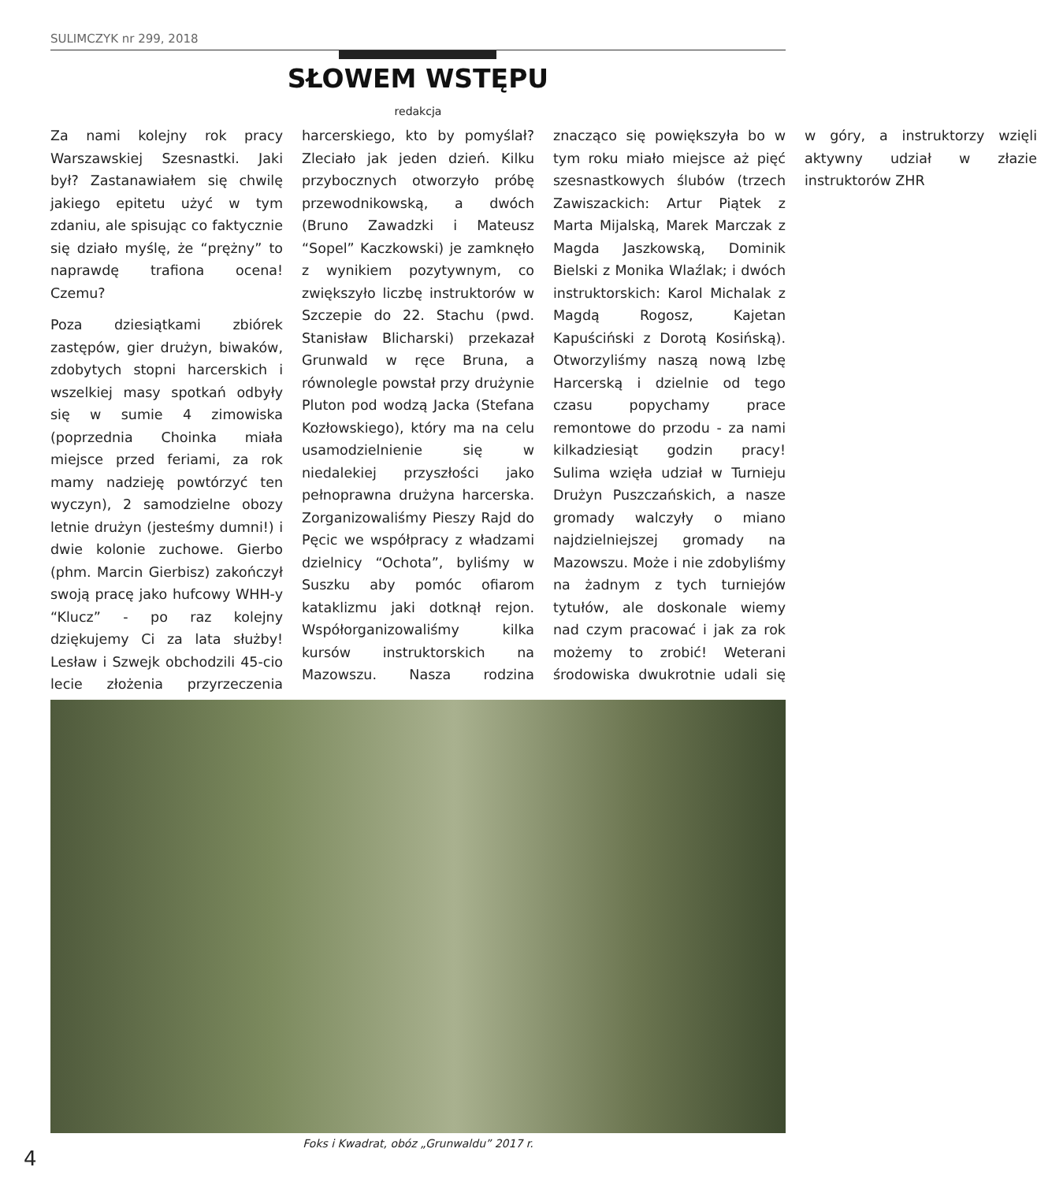SULIMCZYK nr 299, 2018
SŁOWEM WSTĘPU
redakcja
Za nami kolejny rok pracy Warszawskiej Szesnastki. Jaki był? Zastanawiałem się chwilę jakiego epitetu użyć w tym zdaniu, ale spisując co faktycznie się działo myślę, że “prężny” to naprawdę trafiona ocena! Czemu?
Poza dziesiątkami zbiórek zastępów, gier drużyn, biwaków, zdobytych stopni harcerskich i wszelkiej masy spotkań odbyły się w sumie 4 zimowiska (poprzednia Choinka miała miejsce przed feriami, za rok mamy nadzieję powtórzyć ten wyczyn), 2 samodzielne obozy letnie drużyn (jesteśmy dumni!) i dwie kolonie zuchowe. Gierbo (phm. Marcin Gierbisz) zakończył swoją pracę jako hufcowy WHH-y “Klucz” - po raz kolejny dziękujemy Ci za lata służby! Lesław i Szwejk obchodzili 45-cio lecie złożenia przyrzeczenia harcerskiego, kto by pomyślał? Zleciało jak jeden dzień. Kilku przybocznych otworzyło próbę przewodnikowską, a dwóch (Bruno Zawadzki i Mateusz “Sopel” Kaczkowski) je zamknęło z wynikiem pozytywnym, co zwiększyło liczbę instruktorów w Szczepie do 22. Stachu (pwd. Stanisław Blicharski) przekazał Grunwald w ręce Bruna, a równolegle powstał przy drużynie Pluton pod wodzą Jacka (Stefana Kozłowskiego), który ma na celu usamodzielnienie się w niedalekiej przyszłości jako pełnoprawna drużyna harcerska. Zorganizowaliśmy Pieszy Rajd do Pęcic we współpracy z władzami dzielnicy “Ochota”, byliśmy w Suszku aby pomóc ofiarom kataklizmu jaki dotknął rejon. Współorganizowaliśmy kilka kursów instruktorskich na Mazowszu. Nasza rodzina znacząco się powiększyła bo w tym roku miało miejsce aż pięć szesnastkowych ślubów (trzech Zawiszackich: Artur Piątek z Marta Mijalską, Marek Marczak z Magda Jaszkowską, Dominik Bielski z Monika Wlaźlak; i dwóch instruktorskich: Karol Michalak z Magdą Rogosz, Kajetan Kapuściński z Dorotą Kosińską). Otworzyliśmy naszą nową Izbę Harcerską i dzielnie od tego czasu popychamy prace remontowe do przodu - za nami kilkadziesiąt godzin pracy! Sulima wzięła udział w Turnieju Drużyn Puszczańskich, a nasze gromady walczyły o miano najdzielniejszej gromady na Mazowszu. Może i nie zdobyliśmy na żadnym z tych turniejów tytułów, ale doskonale wiemy nad czym pracować i jak za rok możemy to zrobić! Weterani środowiska dwukrotnie udali się w góry, a instruktorzy wzięli aktywny udział w złazie instruktorów ZHR
Foks i Kwadrat, obóz „Grunwaldu” 2017 r.
4